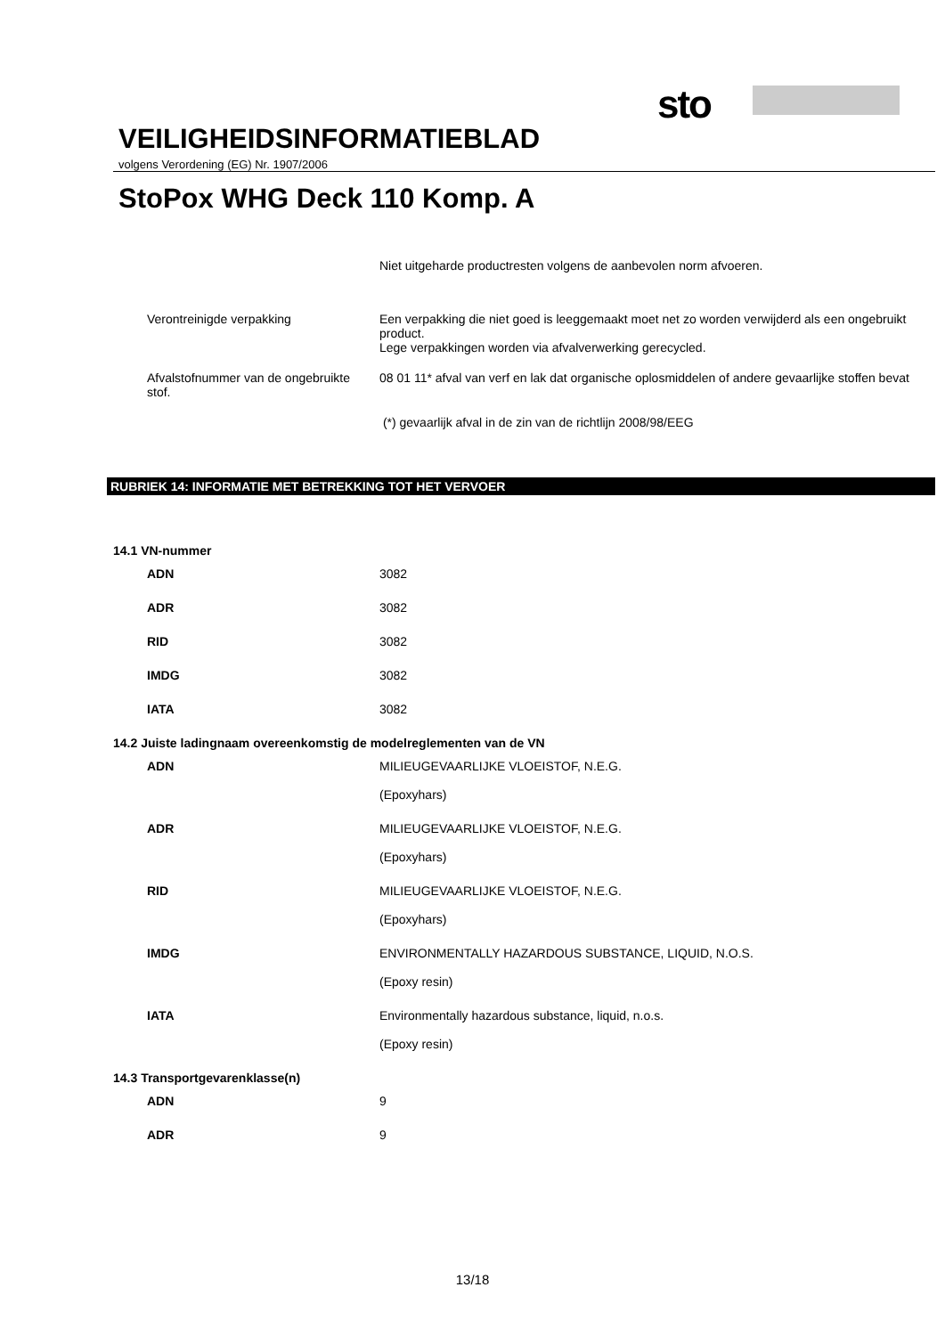sto
VEILIGHEIDSINFORMATIEBLAD
volgens Verordening (EG) Nr. 1907/2006
StoPox WHG Deck 110 Komp. A
Niet uitgeharde productresten volgens de aanbevolen norm afvoeren.
Verontreinigde verpakking Een verpakking die niet goed is leeggemaakt moet net zo worden verwijderd als een ongebruikt product.
Lege verpakkingen worden via afvalverwerking gerecycled.
Afvalstofnummer van de ongebruikte stof.
08 01 11* afval van verf en lak dat organische oplosmiddelen of andere gevaarlijke stoffen bevat
(*) gevaarlijk afval in de zin van de richtlijn 2008/98/EEG
RUBRIEK 14: INFORMATIE MET BETREKKING TOT HET VERVOER
14.1 VN-nummer
ADN 3082
ADR 3082
RID 3082
IMDG 3082
IATA 3082
14.2 Juiste ladingnaam overeenkomstig de modelreglementen van de VN
ADN MILIEUGEVAARLIJKE VLOEISTOF, N.E.G.
(Epoxyhars)
ADR MILIEUGEVAARLIJKE VLOEISTOF, N.E.G.
(Epoxyhars)
RID MILIEUGEVAARLIJKE VLOEISTOF, N.E.G.
(Epoxyhars)
IMDG ENVIRONMENTALLY HAZARDOUS SUBSTANCE, LIQUID, N.O.S.
(Epoxy resin)
IATA Environmentally hazardous substance, liquid, n.o.s.
(Epoxy resin)
14.3 Transportgevarenklasse(n)
ADN 9
ADR 9
13/18